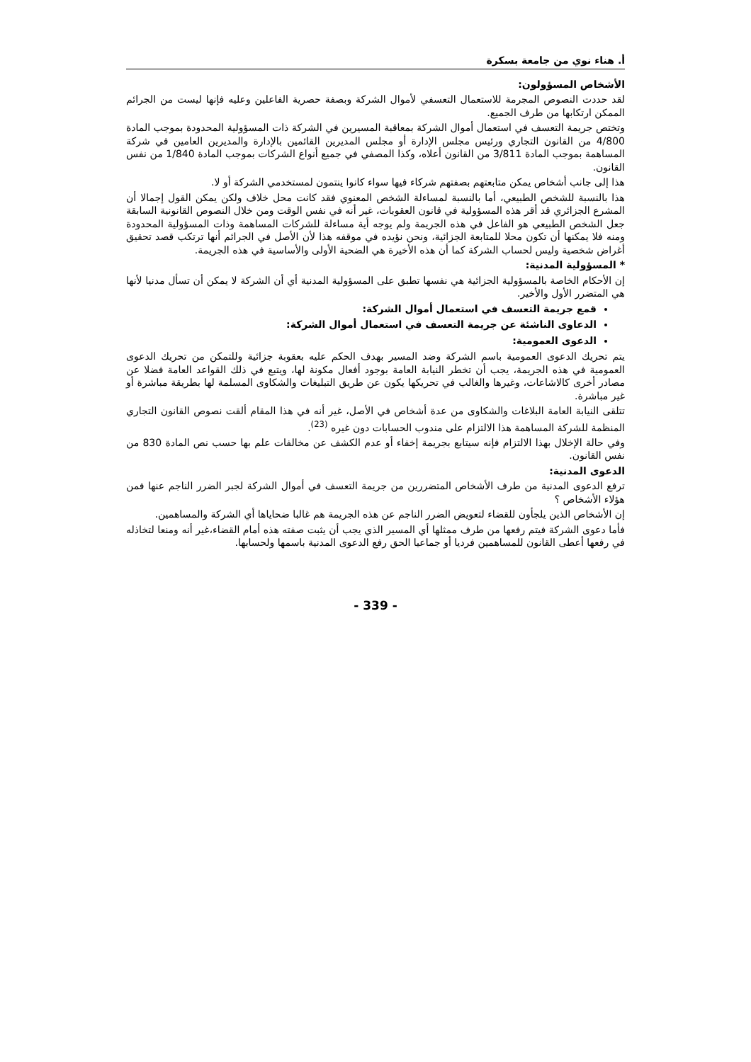أ. هناء نوي من جامعة بسكرة
الأشخاص المسؤولون:
لقد حددت النصوص المجرمة للاستعمال التعسفي لأموال الشركة وبصفة حصرية الفاعلين وعليه فإنها ليست من الجرائم الممكن ارتكابها من طرف الجميع.
وتختص جريمة التعسف في استعمال أموال الشركة بمعاقبة المسيرين في الشركة ذات المسؤولية المحدودة بموجب المادة 4/800 من القانون التجاري ورئيس مجلس الإدارة أو مجلس المديرين القائمين بالإدارة والمديرين العامين في شركة المساهمة بموجب المادة 3/811 من القانون أعلاه، وكذا المصفي في جميع أنواع الشركات بموجب المادة 1/840 من نفس القانون.
هذا إلى جانب أشخاص يمكن متابعتهم بصفتهم شركاء فيها سواء كانوا ينتمون لمستخدمي الشركة أو لا.
هذا بالنسبة للشخص الطبيعي، أما بالنسبة لمساءلة الشخص المعنوي فقد كانت محل خلاف ولكن يمكن القول إجمالا أن المشرع الجزائري قد أقر هذه المسؤولية في قانون العقوبات، غير أنه في نفس الوقت ومن خلال النصوص القانونية السابقة جعل الشخص الطبيعي هو الفاعل في هذه الجريمة ولم يوجه أية مساءلة للشركات المساهمة وذات المسؤولية المحدودة ومنه فلا يمكنها أن تكون محلا للمتابعة الجزائية، ونحن نؤيده في موقفه هذا لأن الأصل في الجرائم أنها ترتكب قصد تحقيق أغراض شخصية وليس لحساب الشركة كما أن هذه الأخيرة هي الضحية الأولى والأساسية في هذه الجريمة.
* المسؤولية المدنية:
إن الأحكام الخاصة بالمسؤولية الجزائية هي نفسها تطبق على المسؤولية المدنية أي أن الشركة لا يمكن أن تسأل مدنيا لأنها هي المتضرر الأول والأخير.
قمع جريمة التعسف في استعمال أموال الشركة:
الدعاوى الناشئة عن جريمة التعسف في استعمال أموال الشركة:
الدعوى العمومية:
يتم تحريك الدعوى العمومية باسم الشركة وضد المسير بهدف الحكم عليه بعقوبة جزائية وللتمكن من تحريك الدعوى العمومية في هذه الجريمة، يجب أن تخطر النيابة العامة بوجود أفعال مكونة لها، ويتبع في ذلك القواعد العامة فضلا عن مصادر أخرى كالاشاعات، وغيرها والغالب في تحريكها يكون عن طريق التبليغات والشكاوى المسلمة لها بطريقة مباشرة أو غير مباشرة.
تتلقى النيابة العامة البلاغات والشكاوى من عدة أشخاص في الأصل، غير أنه في هذا المقام ألقت نصوص القانون التجاري المنظمة للشركة المساهمة هذا الالتزام على مندوب الحسابات دون غيره <sup>(23)</sup>.
وفي حالة الإخلال بهذا الالتزام فإنه سيتابع بجريمة إخفاء أو عدم الكشف عن مخالفات علم بها حسب نص المادة 830 من نفس القانون.
الدعوى المدنية:
ترفع الدعوى المدنية من طرف الأشخاص المتضررين من جريمة التعسف في أموال الشركة لجبر الضرر الناجم عنها فمن هؤلاء الأشخاص ؟
إن الأشخاص الذين يلجأون للقضاء لتعويض الضرر الناجم عن هذه الجريمة هم غالبا ضحاياها أي الشركة والمساهمين.
فأما دعوى الشركة فيتم رفعها من طرف ممثلها أي المسير الذي يجب أن يثبت صفته هذه أمام القضاء،غير أنه ومنعا لتخاذله في رفعها أعطى القانون للمساهمين فرديا أو جماعيا الحق رفع الدعوى المدنية باسمها ولحسابها.
- 339 -